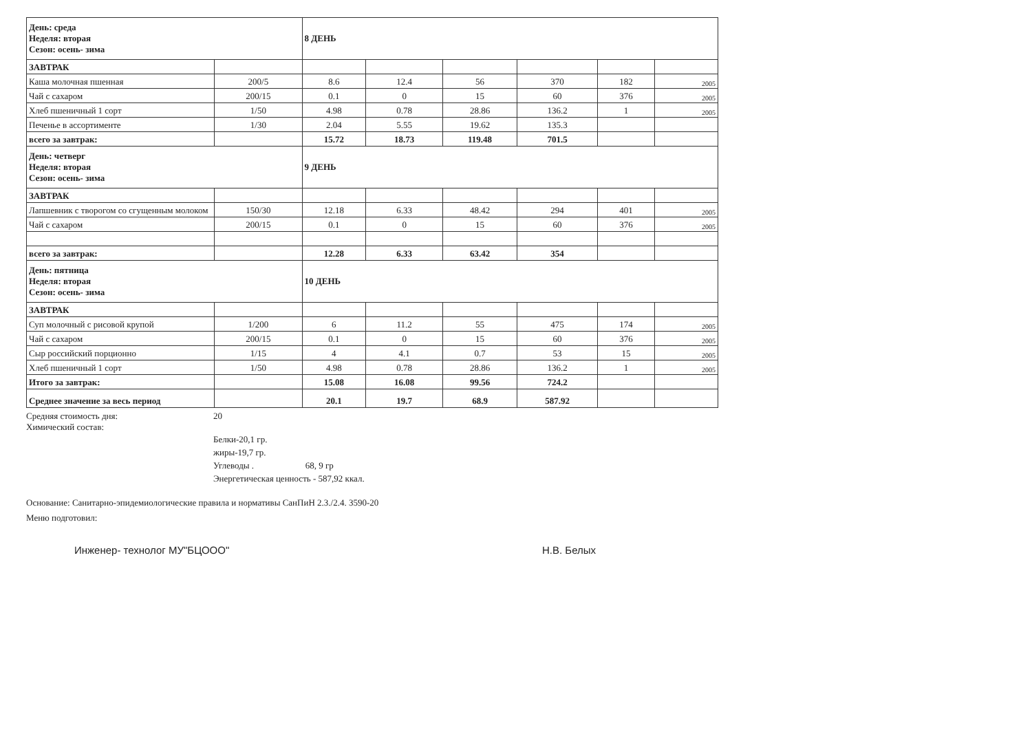| День: среда Неделя: вторая Сезон: осень- зима | | 8 ДЕНЬ | | | | | |
| ЗАВТРАК | | | | | | | |
| Каша молочная пшенная | 200/5 | 8.6 | 12.4 | 56 | 370 | 182 | 2005 |
| Чай с сахаром | 200/15 | 0.1 | 0 | 15 | 60 | 376 | 2005 |
| Хлеб пшеничный 1 сорт | 1/50 | 4.98 | 0.78 | 28.86 | 136.2 | 1 | 2005 |
| Печенье в ассортименте | 1/30 | 2.04 | 5.55 | 19.62 | 135.3 | | |
| всего за завтрак: | | 15.72 | 18.73 | 119.48 | 701.5 | | |
| День: четверг Неделя: вторая Сезон: осень- зима | | 9 ДЕНЬ | | | | | |
| ЗАВТРАК | | | | | | | |
| Лапшевник с творогом со сгущенным молоком | 150/30 | 12.18 | 6.33 | 48.42 | 294 | 401 | 2005 |
| Чай с сахаром | 200/15 | 0.1 | 0 | 15 | 60 | 376 | 2005 |
| всего за завтрак: | | 12.28 | 6.33 | 63.42 | 354 | | |
| День: пятница Неделя: вторая Сезон: осень- зима | | 10 ДЕНЬ | | | | | |
| ЗАВТРАК | | | | | | | |
| Суп молочный с рисовой крупой | 1/200 | 6 | 11.2 | 55 | 475 | 174 | 2005 |
| Чай с сахаром | 200/15 | 0.1 | 0 | 15 | 60 | 376 | 2005 |
| Сыр российский порционно | 1/15 | 4 | 4.1 | 0.7 | 53 | 15 | 2005 |
| Хлеб пшеничный 1 сорт | 1/50 | 4.98 | 0.78 | 28.86 | 136.2 | 1 | 2005 |
| Итого за завтрак: | | 15.08 | 16.08 | 99.56 | 724.2 | | |
| Среднее значение за весь период | | 20.1 | 19.7 | 68.9 | 587.92 | | |
Средняя стоимость дня: 20
Химический состав:
Белки-20,1 гр.
жиры-19,7 гр.
Углеводы . 68, 9 гр
Энергетическая ценность - 587,92 ккал.
Основание: Санитарно-эпидемиологические правила и нормативы СанПиН 2.3./2.4. 3590-20
Меню подготовил:
Инженер- технолог МУ"БЦООО" Н.В. Белых